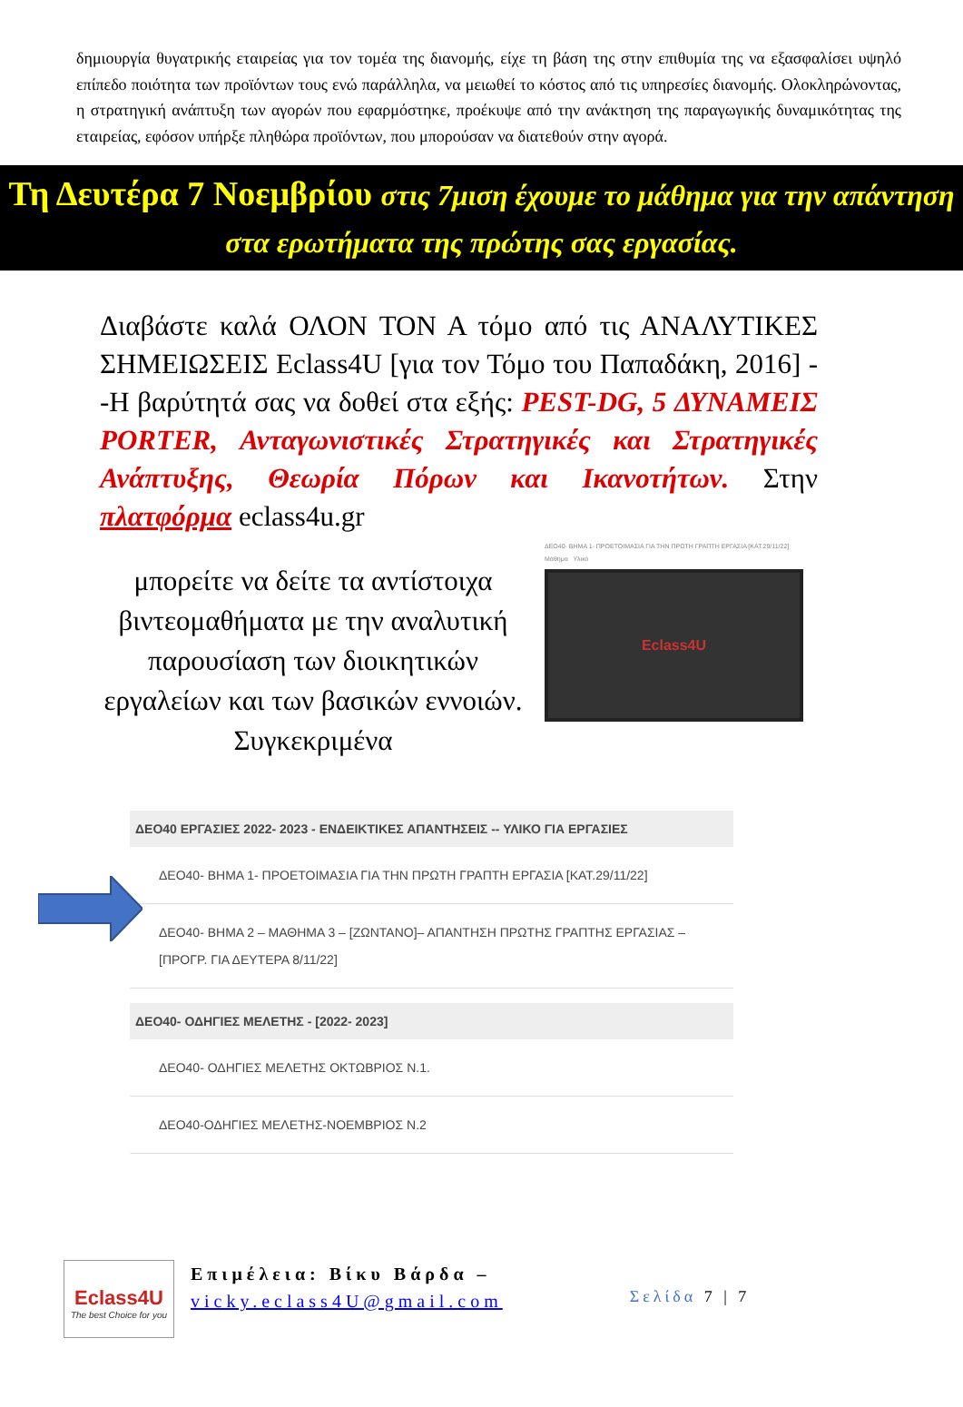δημιουργία θυγατρικής εταιρείας για τον τομέα της διανομής, είχε τη βάση της στην επιθυμία της να εξασφαλίσει υψηλό επίπεδο ποιότητα των προϊόντων τους ενώ παράλληλα, να μειωθεί το κόστος από τις υπηρεσίες διανομής. Ολοκληρώνοντας, η στρατηγική ανάπτυξη των αγορών που εφαρμόστηκε, προέκυψε από την ανάκτηση της παραγωγικής δυναμικότητας της εταιρείας, εφόσον υπήρξε πληθώρα προϊόντων, που μπορούσαν να διατεθούν στην αγορά.
Τη Δευτέρα 7 Νοεμβρίου στις 7μιση έχουμε το μάθημα για την απάντηση στα ερωτήματα της πρώτης σας εργασίας.
Διαβάστε καλά ΟΛΟΝ ΤΟΝ Α τόμο από τις ΑΝΑΛΥΤΙΚΕΣ ΣΗΜΕΙΩΣΕΙΣ Eclass4U [για τον Τόμο του Παπαδάκη, 2016] --Η βαρύτητά σας να δοθεί στα εξής: PEST-DG, 5 ΔΥΝΑΜΕΙΣ PORTER, Ανταγωνιστικές Στρατηγικές και Στρατηγικές Ανάπτυξης, Θεωρία Πόρων και Ικανοτήτων. Στην πλατφόρμα eclass4u.gr
μπορείτε να δείτε τα αντίστοιχα βιντεομαθήματα με την αναλυτική παρουσίαση των διοικητικών εργαλείων και των βασικών εννοιών. Συγκεκριμένα
ΔΕΟ40- ΒΗΜΑ 1- ΠΡΟΕΤΟΙΜΑΣΙΑ ΓΙΑ ΤΗΝ ΠΡΩΤΗ ΓΡΑΠΤΗ ΕΡΓΑΣΙΑ [ΚΑΤ.29/11/22]
Μάθημα Υλικό
Eclass4U
ΔΕΟ40 ΕΡΓΑΣΙΕΣ 2022- 2023 - ΕΝΔΕΙΚΤΙΚΕΣ ΑΠΑΝΤΗΣΕΙΣ -- ΥΛΙΚΟ ΓΙΑ ΕΡΓΑΣΙΕΣ
ΔΕΟ40- ΒΗΜΑ 1- ΠΡΟΕΤΟΙΜΑΣΙΑ ΓΙΑ ΤΗΝ ΠΡΩΤΗ ΓΡΑΠΤΗ ΕΡΓΑΣΙΑ [ΚΑΤ.29/11/22]
ΔΕΟ40- ΒΗΜΑ 2 – ΜΑΘΗΜΑ 3 – [ΖΩΝΤΑΝΟ]– ΑΠΑΝΤΗΣΗ ΠΡΩΤΗΣ ΓΡΑΠΤΗΣ ΕΡΓΑΣΙΑΣ – [ΠΡΟΓΡ. ΓΙΑ ΔΕΥΤΕΡΑ 8/11/22]
ΔΕΟ40- ΟΔΗΓΙΕΣ ΜΕΛΕΤΗΣ - [2022- 2023]
ΔΕΟ40- ΟΔΗΓΙΕΣ ΜΕΛΕΤΗΣ ΟΚΤΩΒΡΙΟΣ Ν.1.
ΔΕΟ40-ΟΔΗΓΙΕΣ ΜΕΛΕΤΗΣ-ΝΟΕΜΒΡΙΟΣ Ν.2
Eclass4U
The best Choice for you
Επιμέλεια: Βίκυ Βάρδα –
vicky.eclass4U@gmail.com
Σελίδα 7 | 7